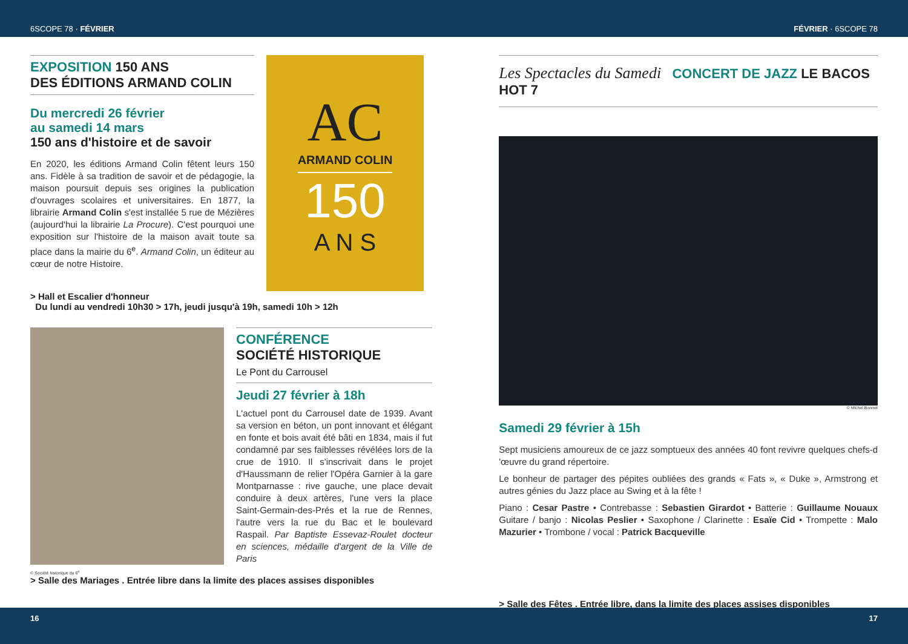6SCOPE 78 · FÉVRIER FÉVRIER · 6SCOPE 78
EXPOSITION 150 ANS
DES ÉDITIONS ARMAND COLIN
Du mercredi 26 février
au samedi 14 mars
150 ans d'histoire et de savoir
En 2020, les éditions Armand Colin fêtent leurs 150 ans. Fidèle à sa tradition de savoir et de pédagogie, la maison poursuit depuis ses origines la publication d'ouvrages scolaires et universitaires. En 1877, la librairie Armand Colin s'est installée 5 rue de Mézières (aujourd'hui la librairie La Procure). C'est pourquoi une exposition sur l'histoire de la maison avait toute sa place dans la mairie du 6<sup>e</sup>. Armand Colin, un éditeur au cœur de notre Histoire.
AC
ARMAND COLIN
150
A N S
> Hall et Escalier d'honneur
Du lundi au vendredi 10h30 > 17h, jeudi jusqu'à 19h, samedi 10h > 12h
CONFÉRENCE
SOCIÉTÉ HISTORIQUE
Le Pont du Carrousel
Jeudi 27 février à 18h
L'actuel pont du Carrousel date de 1939. Avant sa version en béton, un pont innovant et élégant en fonte et bois avait été bâti en 1834, mais il fut condamné par ses faiblesses révélées lors de la crue de 1910. Il s'inscrivait dans le projet d'Haussmann de relier l'Opéra Garnier à la gare Montparnasse : rive gauche, une place devait conduire à deux artères, l'une vers la place Saint-Germain-des-Prés et la rue de Rennes, l'autre vers la rue du Bac et le boulevard Raspail. Par Baptiste Essevaz-Roulet docteur en sciences, médaille d'argent de la Ville de Paris
© Société historique du 6<sup>e</sup>
> Salle des Mariages . Entrée libre dans la limite des places assises disponibles
Les Spectacles du Samedi CONCERT DE JAZZ LE BACOS HOT 7
© Michel Bonnet
Samedi 29 février à 15h
Sept musiciens amoureux de ce jazz somptueux des années 40 font revivre quelques chefs-d 'œuvre du grand répertoire.
Le bonheur de partager des pépites oubliées des grands « Fats », « Duke », Armstrong et autres génies du Jazz place au Swing et à la fête !
Piano : Cesar Pastre • Contrebasse : Sebastien Girardot • Batterie : Guillaume Nouaux Guitare / banjo : Nicolas Peslier • Saxophone / Clarinette : Esaïe Cid • Trompette : Malo Mazurier • Trombone / vocal : Patrick Bacqueville
> Salle des Fêtes . Entrée libre, dans la limite des places assises disponibles
16 17